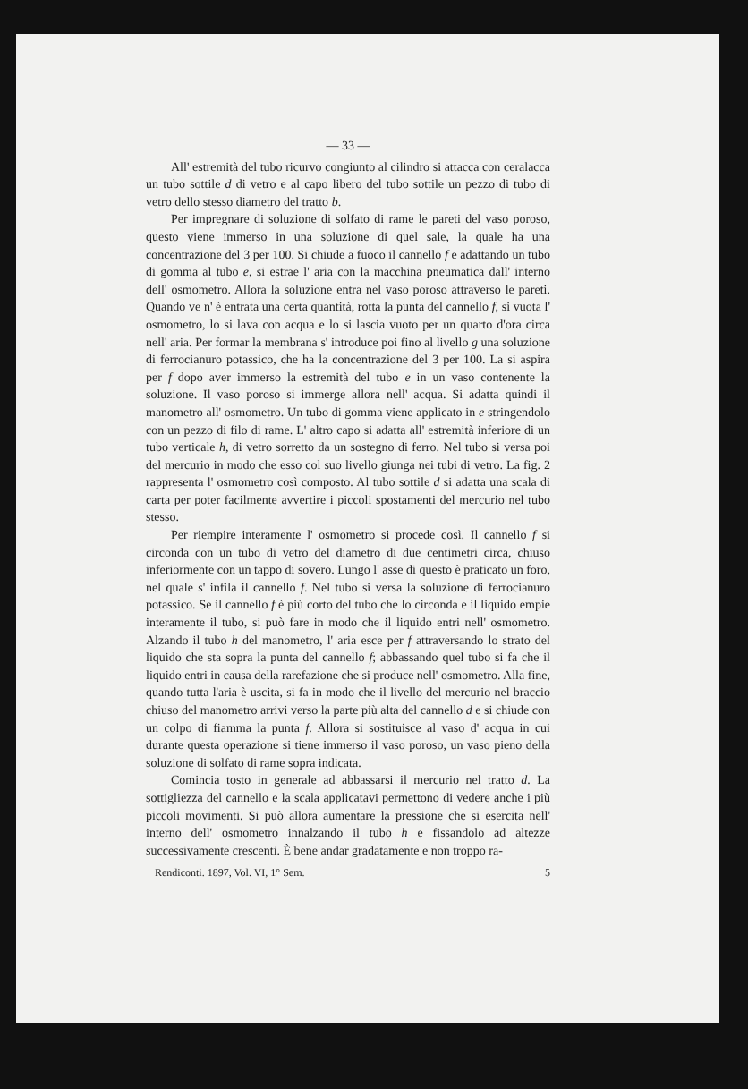— 33 —
All' estremità del tubo ricurvo congiunto al cilindro si attacca con ceralacca un tubo sottile d di vetro e al capo libero del tubo sottile un pezzo di tubo di vetro dello stesso diametro del tratto b.
Per impregnare di soluzione di solfato di rame le pareti del vaso poroso, questo viene immerso in una soluzione di quel sale, la quale ha una concentrazione del 3 per 100. Si chiude a fuoco il cannello f e adattando un tubo di gomma al tubo e, si estrae l' aria con la macchina pneumatica dall' interno dell' osmometro. Allora la soluzione entra nel vaso poroso attraverso le pareti. Quando ve n' è entrata una certa quantità, rotta la punta del cannello f, si vuota l' osmometro, lo si lava con acqua e lo si lascia vuoto per un quarto d'ora circa nell' aria. Per formar la membrana s' introduce poi fino al livello g una soluzione di ferrocianuro potassico, che ha la concentrazione del 3 per 100. La si aspira per f dopo aver immerso la estremità del tubo e in un vaso contenente la soluzione. Il vaso poroso si immerge allora nell' acqua. Si adatta quindi il manometro all' osmometro. Un tubo di gomma viene applicato in e stringendolo con un pezzo di filo di rame. L' altro capo si adatta all' estremità inferiore di un tubo verticale h, di vetro sorretto da un sostegno di ferro. Nel tubo si versa poi del mercurio in modo che esso col suo livello giunga nei tubi di vetro. La fig. 2 rappresenta l' osmometro così composto. Al tubo sottile d si adatta una scala di carta per poter facilmente avvertire i piccoli spostamenti del mercurio nel tubo stesso.
Per riempire interamente l' osmometro si procede così. Il cannello f si circonda con un tubo di vetro del diametro di due centimetri circa, chiuso inferiormente con un tappo di sovero. Lungo l' asse di questo è praticato un foro, nel quale s' infila il cannello f. Nel tubo si versa la soluzione di ferrocianuro potassico. Se il cannello f è più corto del tubo che lo circonda e il liquido empie interamente il tubo, si può fare in modo che il liquido entri nell' osmometro. Alzando il tubo h del manometro, l' aria esce per f attraversando lo strato del liquido che sta sopra la punta del cannello f; abbassando quel tubo si fa che il liquido entri in causa della rarefazione che si produce nell' osmometro. Alla fine, quando tutta l'aria è uscita, si fa in modo che il livello del mercurio nel braccio chiuso del manometro arrivi verso la parte più alta del cannello d e si chiude con un colpo di fiamma la punta f. Allora si sostituisce al vaso d' acqua in cui durante questa operazione si tiene immerso il vaso poroso, un vaso pieno della soluzione di solfato di rame sopra indicata.
Comincia tosto in generale ad abbassarsi il mercurio nel tratto d. La sottigliezza del cannello e la scala applicatavi permettono di vedere anche i più piccoli movimenti. Si può allora aumentare la pressione che si esercita nell' interno dell' osmometro innalzando il tubo h e fissandolo ad altezze successivamente crescenti. È bene andar gradatamente e non troppo ra-
Rendiconti. 1897, Vol. VI, 1° Sem. 5